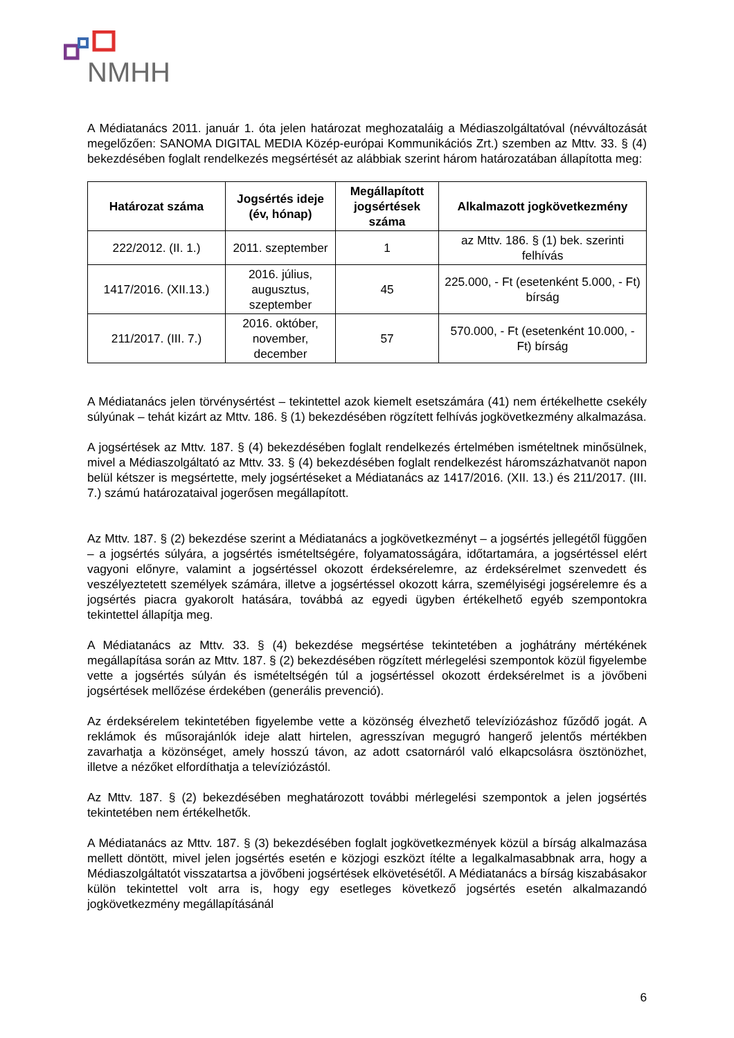NMHH
A Médiatanács 2011. január 1. óta jelen határozat meghozataláig a Médiaszolgáltatóval (névváltozását megelőzően: SANOMA DIGITAL MEDIA Közép-európai Kommunikációs Zrt.) szemben az Mttv. 33. § (4) bekezdésében foglalt rendelkezés megsértését az alábbiak szerint három határozatában állapította meg:
| Határozat száma | Jogsértés ideje (év, hónap) | Megállapított jogsértések száma | Alkalmazott jogkövetkezmény |
| --- | --- | --- | --- |
| 222/2012. (II. 1.) | 2011. szeptember | 1 | az Mttv. 186. § (1) bek. szerinti felhívás |
| 1417/2016. (XII.13.) | 2016. július, augusztus, szeptember | 45 | 225.000, - Ft (esetenként 5.000, - Ft) bírság |
| 211/2017. (III. 7.) | 2016. október, november, december | 57 | 570.000, - Ft (esetenként 10.000, - Ft) bírság |
A Médiatanács jelen törvénysértést – tekintettel azok kiemelt esetszámára (41) nem értékelhette csekély súlyúnak – tehát kizárt az Mttv. 186. § (1) bekezdésében rögzített felhívás jogkövetkezmény alkalmazása.
A jogsértések az Mttv. 187. § (4) bekezdésében foglalt rendelkezés értelmében ismételtnek minősülnek, mivel a Médiaszolgáltató az Mttv. 33. § (4) bekezdésében foglalt rendelkezést háromszázhatvanöt napon belül kétszer is megsértette, mely jogsértéseket a Médiatanács az 1417/2016. (XII. 13.) és 211/2017. (III. 7.) számú határozataival jogerősen megállapított.
Az Mttv. 187. § (2) bekezdése szerint a Médiatanács a jogkövetkezményt – a jogsértés jellegétől függően – a jogsértés súlyára, a jogsértés ismételtségére, folyamatosságára, időtartamára, a jogsértéssel elért vagyoni előnyre, valamint a jogsértéssel okozott érdeksérelemre, az érdeksérelmet szenvedett és veszélyeztetett személyek számára, illetve a jogsértéssel okozott kárra, személyiségi jogsérelemre és a jogsértés piacra gyakorolt hatására, továbbá az egyedi ügyben értékelhető egyéb szempontokra tekintettel állapítja meg.
A Médiatanács az Mttv. 33. § (4) bekezdése megsértése tekintetében a joghátrány mértékének megállapítása során az Mttv. 187. § (2) bekezdésében rögzített mérlegelési szempontok közül figyelembe vette a jogsértés súlyán és ismételtségén túl a jogsértéssel okozott érdeksérelmet is a jövőbeni jogsértések mellőzése érdekében (generális prevenció).
Az érdeksérelem tekintetében figyelembe vette a közönség élvezhető televíziózáshoz fűződő jogát. A reklámok és műsorajánlók ideje alatt hirtelen, agresszívan megugró hangerő jelentős mértékben zavarhatja a közönséget, amely hosszú távon, az adott csatornáról való elkapcsolásra ösztönözhet, illetve a nézőket elfordíthatja a televíziózástól.
Az Mttv. 187. § (2) bekezdésében meghatározott további mérlegelési szempontok a jelen jogsértés tekintetében nem értékelhetők.
A Médiatanács az Mttv. 187. § (3) bekezdésében foglalt jogkövetkezmények közül a bírság alkalmazása mellett döntött, mivel jelen jogsértés esetén e közjogi eszközt ítélte a legalkalmasabbnak arra, hogy a Médiaszolgáltatót visszatartsa a jövőbeni jogsértések elkövetésétől. A Médiatanács a bírság kiszabásakor külön tekintettel volt arra is, hogy egy esetleges következő jogsértés esetén alkalmazandó jogkövetkezmény megállapításánál
6